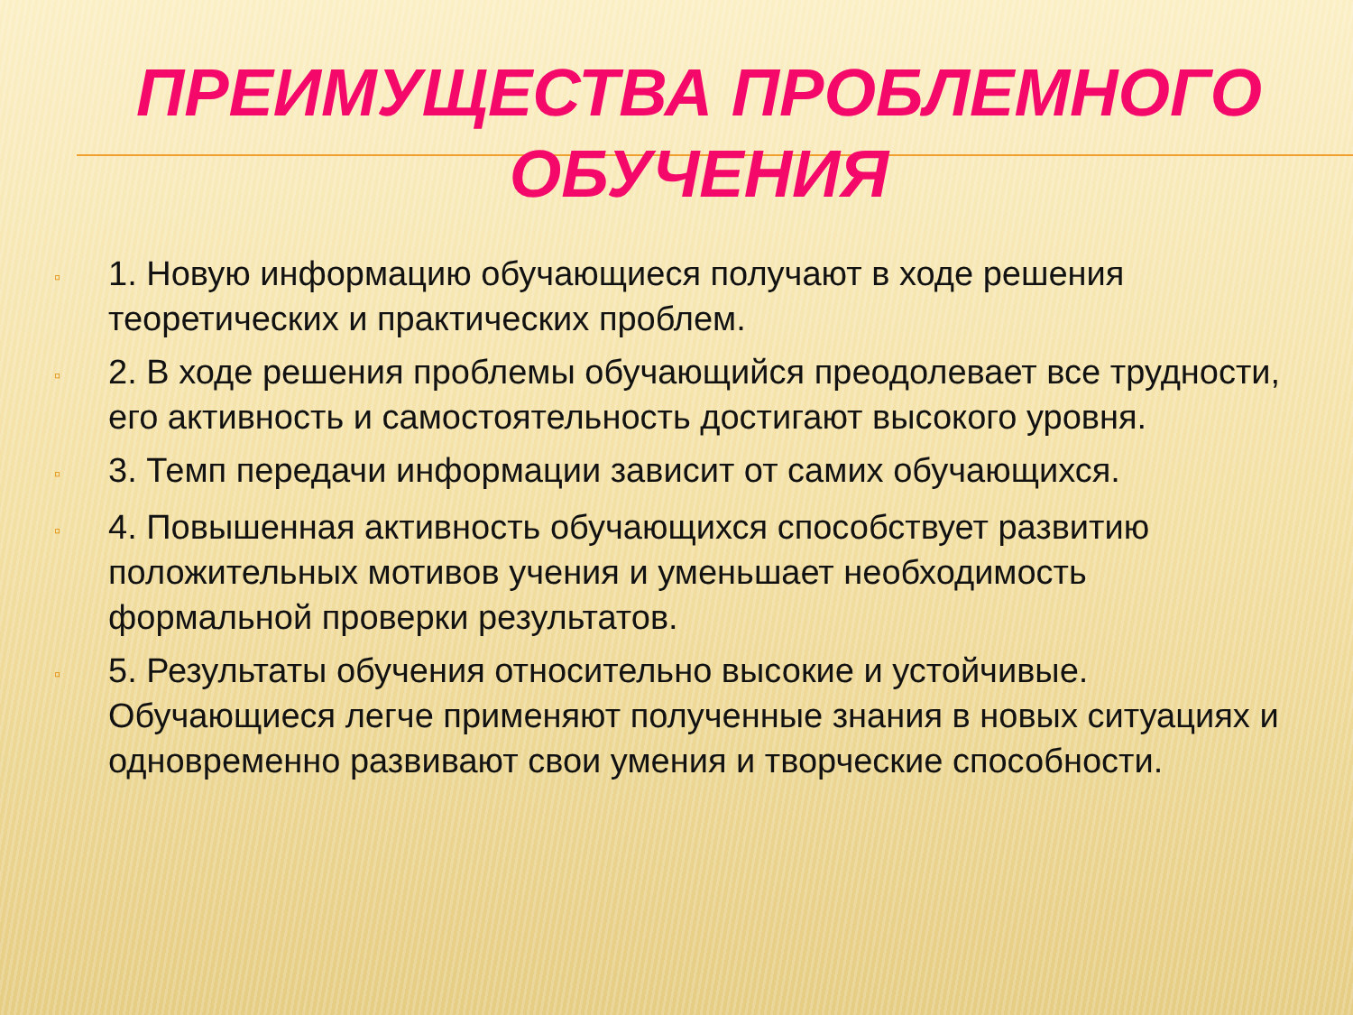ПРЕИМУЩЕСТВА ПРОБЛЕМНОГО ОБУЧЕНИЯ
▫ 1. Новую информацию обучающиеся получают в ходе решения теоретических и практических проблем.
▫ 2. В ходе решения проблемы обучающийся преодолевает все трудности, его активность и самостоятельность достигают высокого уровня.
▫ 3. Темп передачи информации зависит от самих обучающихся.
▫ 4. Повышенная активность обучающихся способствует развитию положительных мотивов учения и уменьшает необходимость формальной проверки результатов.
▫ 5. Результаты обучения относительно высокие и устойчивые. Обучающиеся легче применяют полученные знания в новых ситуациях и одновременно развивают свои умения и творческие способности.